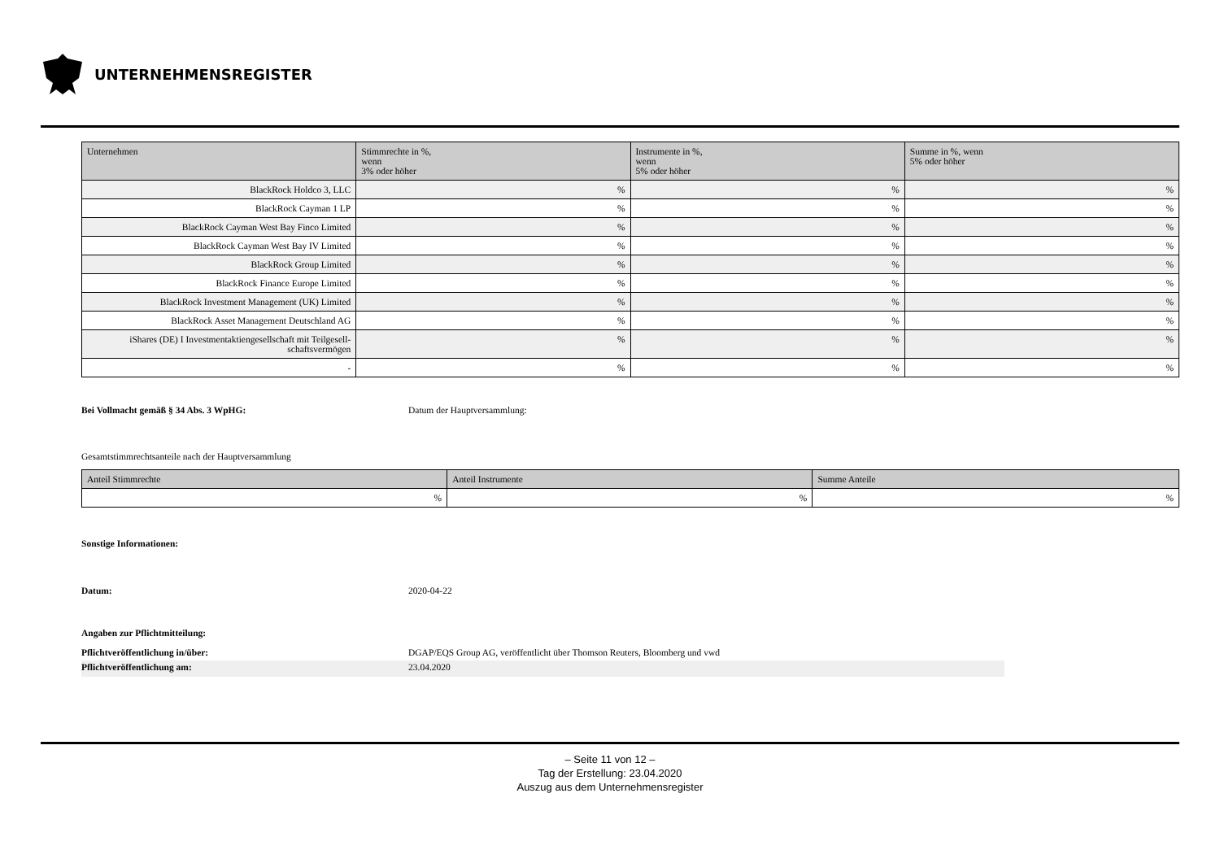UNTERNEHMENSREGISTER
| Unternehmen | Stimmrechte in %, wenn 3% oder höher | Instrumente in %, wenn 5% oder höher | Summe in %, wenn 5% oder höher |
| --- | --- | --- | --- |
| BlackRock Holdco 3, LLC | % | % | % |
| BlackRock Cayman 1 LP | % | % | % |
| BlackRock Cayman West Bay Finco Limited | % | % | % |
| BlackRock Cayman West Bay IV Limited | % | % | % |
| BlackRock Group Limited | % | % | % |
| BlackRock Finance Europe Limited | % | % | % |
| BlackRock Investment Management (UK) Limited | % | % | % |
| BlackRock Asset Management Deutschland AG | % | % | % |
| iShares (DE) I Investmentaktiengesellschaft mit Teilgesell- schaftsvermögen | % | % | % |
| - | % | % | % |
Bei Vollmacht gemäß § 34 Abs. 3 WpHG: Datum der Hauptversammlung:
Gesamtstimmrechtsanteile nach der Hauptversammlung
| Anteil Stimmrechte | Anteil Instrumente | Summe Anteile |
| --- | --- | --- |
| % | % | % |
Sonstige Informationen:
Datum: 2020-04-22
Angaben zur Pflichtmitteilung:
Pflichtveröffentlichung in/über: DGAP/EQS Group AG, veröffentlicht über Thomson Reuters, Bloomberg und vwd
Pflichtveröffentlichung am: 23.04.2020
– Seite 11 von 12 –
Tag der Erstellung: 23.04.2020
Auszug aus dem Unternehmensregister